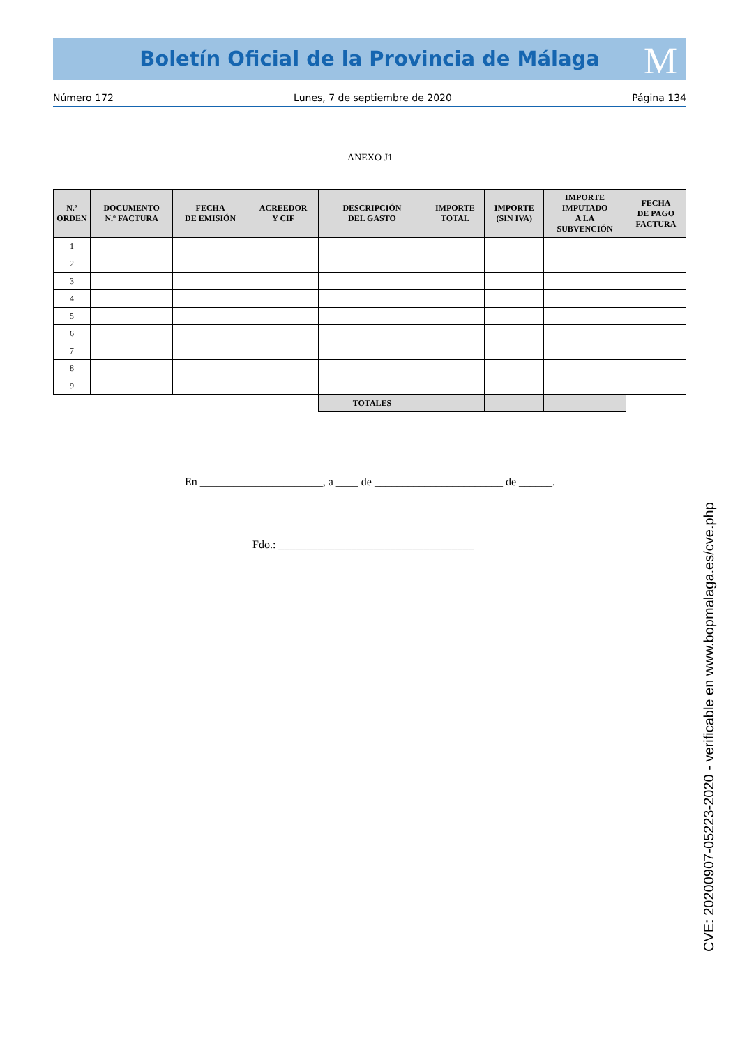Boletín Oficial de la Provincia de Málaga M
Número 172 Lunes, 7 de septiembre de 2020 Página 134
ANEXO J1
| N.º ORDEN | DOCUMENTO N.º FACTURA | FECHA DE EMISIÓN | ACREEDOR Y CIF | DESCRIPCIÓN DEL GASTO | IMPORTE TOTAL | IMPORTE (SIN IVA) | IMPORTE IMPUTADO A LA SUBVENCIÓN | FECHA DE PAGO FACTURA |
| --- | --- | --- | --- | --- | --- | --- | --- | --- |
| 1 | | | | | | | | |
| 2 | | | | | | | | |
| 3 | | | | | | | | |
| 4 | | | | | | | | |
| 5 | | | | | | | | |
| 6 | | | | | | | | |
| 7 | | | | | | | | |
| 8 | | | | | | | | |
| 9 | | | | | | | | |
| | | | | TOTALES | | | | |
En ______________________, a ____ de _______________________ de ______.
Fdo.: ___________________________________
CVE: 20200907-05223-2020 - verificable en www.bopmalaga.es/cve.php